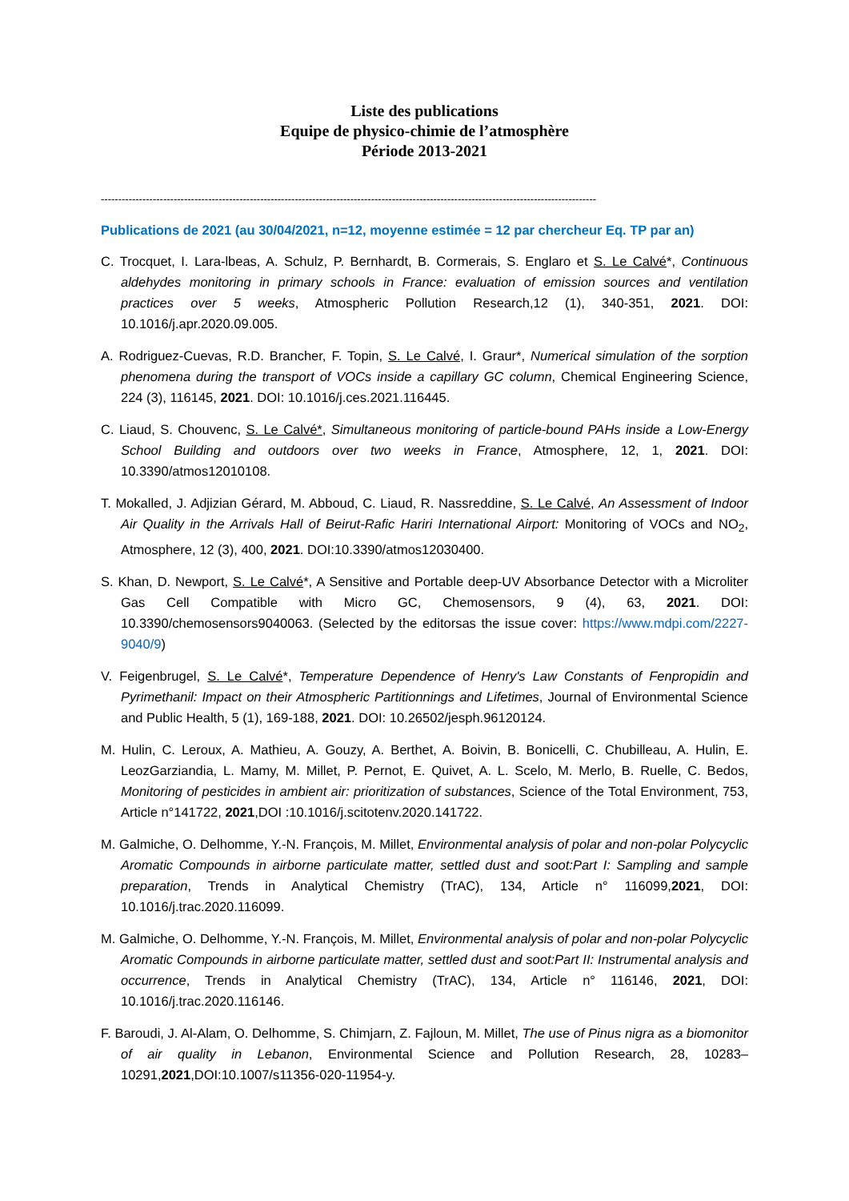Liste des publications
Equipe de physico-chimie de l’atmosphère
Période 2013-2021
-----------------------------------------------------------------------------------------------------------------------------------------------
Publications de 2021 (au 30/04/2021, n=12, moyenne estimée = 12 par chercheur Eq. TP par an)
C. Trocquet, I. Lara-lbeas, A. Schulz, P. Bernhardt, B. Cormerais, S. Englaro et S. Le Calvé*, Continuous aldehydes monitoring in primary schools in France: evaluation of emission sources and ventilation practices over 5 weeks, Atmospheric Pollution Research,12 (1), 340-351, 2021. DOI: 10.1016/j.apr.2020.09.005.
A. Rodriguez-Cuevas, R.D. Brancher, F. Topin, S. Le Calvé, I. Graur*, Numerical simulation of the sorption phenomena during the transport of VOCs inside a capillary GC column, Chemical Engineering Science, 224 (3), 116145, 2021. DOI: 10.1016/j.ces.2021.116445.
C. Liaud, S. Chouvenc, S. Le Calvé*, Simultaneous monitoring of particle-bound PAHs inside a Low-Energy School Building and outdoors over two weeks in France, Atmosphere, 12, 1, 2021. DOI: 10.3390/atmos12010108.
T. Mokalled, J. Adjizian Gérard, M. Abboud, C. Liaud, R. Nassreddine, S. Le Calvé, An Assessment of Indoor Air Quality in the Arrivals Hall of Beirut-Rafic Hariri International Airport: Monitoring of VOCs and NO<sub>2</sub>, Atmosphere, 12 (3), 400, 2021. DOI:10.3390/atmos12030400.
S. Khan, D. Newport, S. Le Calvé*, A Sensitive and Portable deep-UV Absorbance Detector with a Microliter Gas Cell Compatible with Micro GC, Chemosensors, 9 (4), 63, 2021. DOI: 10.3390/chemosensors9040063. (Selected by the editorsas the issue cover: https://www.mdpi.com/2227-9040/9)
V. Feigenbrugel, S. Le Calvé*, Temperature Dependence of Henry's Law Constants of Fenpropidin and Pyrimethanil: Impact on their Atmospheric Partitionnings and Lifetimes, Journal of Environmental Science and Public Health, 5 (1), 169-188, 2021. DOI: 10.26502/jesph.96120124.
M. Hulin, C. Leroux, A. Mathieu, A. Gouzy, A. Berthet, A. Boivin, B. Bonicelli, C. Chubilleau, A. Hulin, E. LeozGarziandia, L. Mamy, M. Millet, P. Pernot, E. Quivet, A. L. Scelo, M. Merlo, B. Ruelle, C. Bedos, Monitoring of pesticides in ambient air: prioritization of substances, Science of the Total Environment, 753, Article n°141722, 2021,DOI :10.1016/j.scitotenv.2020.141722.
M. Galmiche, O. Delhomme, Y.-N. François, M. Millet, Environmental analysis of polar and non-polar Polycyclic Aromatic Compounds in airborne particulate matter, settled dust and soot:Part I: Sampling and sample preparation, Trends in Analytical Chemistry (TrAC), 134, Article n° 116099,2021, DOI: 10.1016/j.trac.2020.116099.
M. Galmiche, O. Delhomme, Y.-N. François, M. Millet, Environmental analysis of polar and non-polar Polycyclic Aromatic Compounds in airborne particulate matter, settled dust and soot:Part II: Instrumental analysis and occurrence, Trends in Analytical Chemistry (TrAC), 134, Article n° 116146, 2021, DOI: 10.1016/j.trac.2020.116146.
F. Baroudi, J. Al-Alam, O. Delhomme, S. Chimjarn, Z. Fajloun, M. Millet, The use of Pinus nigra as a biomonitor of air quality in Lebanon, Environmental Science and Pollution Research, 28, 10283–10291,2021,DOI:10.1007/s11356-020-11954-y.